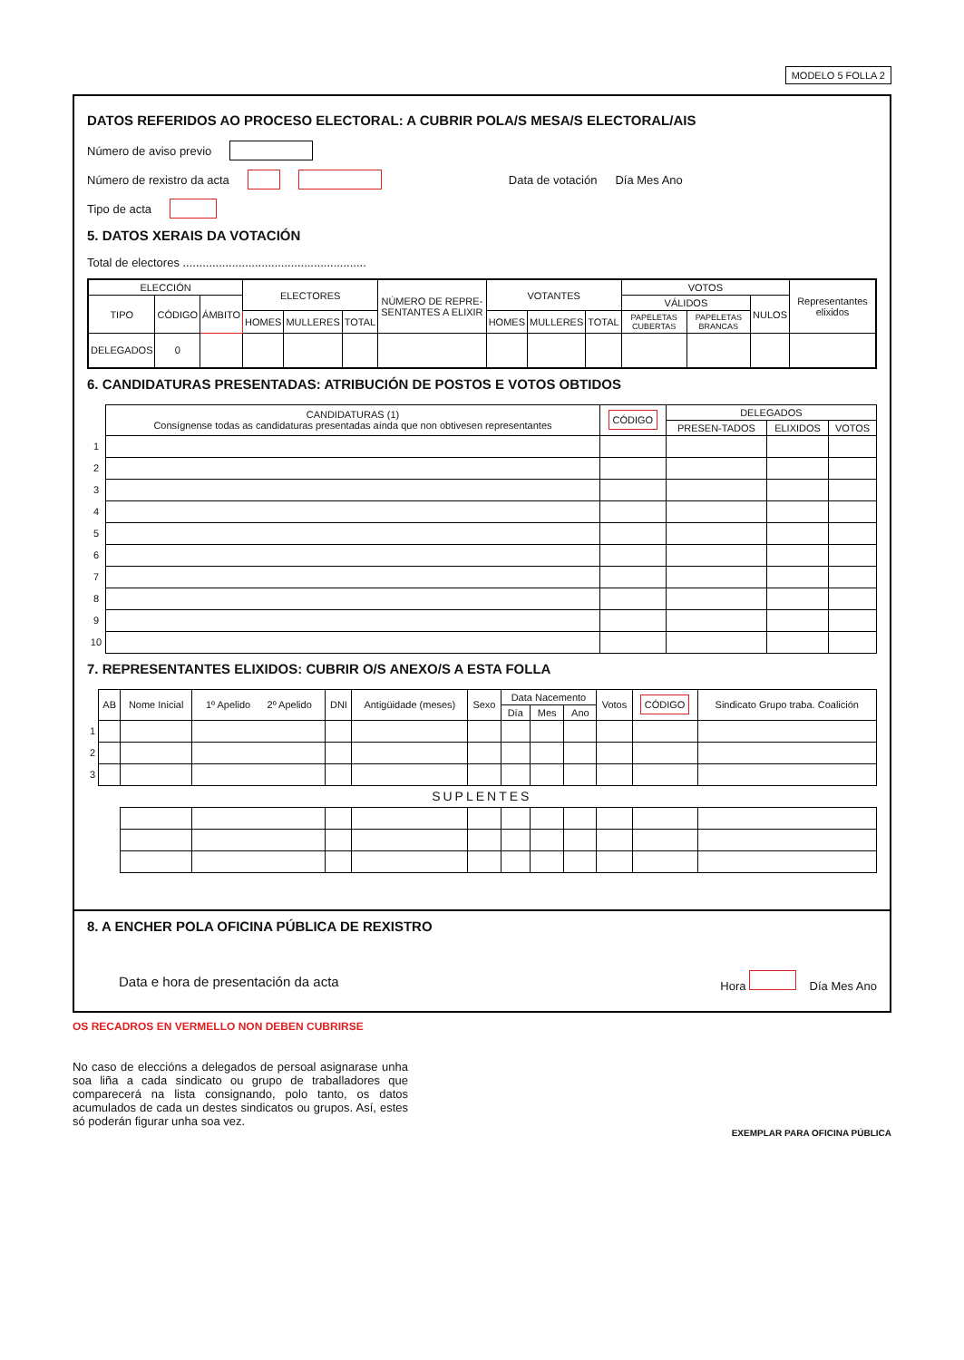MODELO 5 FOLLA 2
DATOS REFERIDOS AO PROCESO ELECTORAL: A CUBRIR POLA/S MESA/S ELECTORAL/AIS
Número de aviso previo
Número de rexistro da acta Data de votación Día Mes Ano
Tipo de acta
5. DATOS XERAIS DA VOTACIÓN
Total de electores ........................................................
| ELECCIÓN | | | ELECTORES | | | NÚMERO DE REPRE-SENTANTES A ELIXIR | VOTANTES | | | VOTOS | | | Representantes elixidos |
| --- | --- | --- | --- | --- | --- | --- | --- | --- | --- | --- | --- | --- | --- |
| TIPO | CÓDIGO | ÁMBITO | | | | | | | | VÁLIDOS | | NULOS | |
| | | | HOMES | MULLERES | TOTAL | | HOMES | MULLERES | TOTAL | PAPELETAS CUBERTAS | PAPELETAS BRANCAS | | |
| DELEGADOS | 0 | | | | | | | | | | | | |
6. CANDIDATURAS PRESENTADAS: ATRIBUCIÓN DE POSTOS E VOTOS OBTIDOS
| | CANDIDATURAS (1) Consígnense todas as candidaturas presentadas aínda que non obtivesen representantes | CÓDIGO | DELEGADOS | | |
| --- | --- | --- | --- | --- | --- |
| | | | PRESEN-TADOS | ELIXIDOS | VOTOS |
| 1 | | | | | |
| 2 | | | | | |
| 3 | | | | | |
| 4 | | | | | |
| 5 | | | | | |
| 6 | | | | | |
| 7 | | | | | |
| 8 | | | | | |
| 9 | | | | | |
| 10 | | | | | |
7. REPRESENTANTES ELIXIDOS: CUBRIR O/S ANEXO/S A ESTA FOLLA
| | AB | Nome Inicial | 1º Apelido 2º Apelido | DNI | Antigüidade (meses) | Sexo | Data Nacemento | | | Votos | CÓDIGO | Sindicato Grupo traba. Coalición |
| --- | --- | --- | --- | --- | --- | --- | --- | --- | --- | --- | --- | --- |
| | | | | | | | Día | Mes | Ano | | | |
| 1 | | | | | | | | | | | | |
| 2 | | | | | | | | | | | | |
| 3 | | | | | | | | | | | | |
| SUPLENTES | | | | | | | | | | | | |
8. A ENCHER POLA OFICINA PÚBLICA DE REXISTRO
Data e hora de presentación da acta Hora Día Mes Ano
OS RECADROS EN VERMELLO NON DEBEN CUBRIRSE
No caso de eleccións a delegados de persoal asignarase unha soa liña a cada sindicato ou grupo de traballadores que comparecerá na lista consignando, polo tanto, os datos acumulados de cada un destes sindicatos ou grupos. Así, estes só poderán figurar unha soa vez.
EXEMPLAR PARA OFICINA PÚBLICA